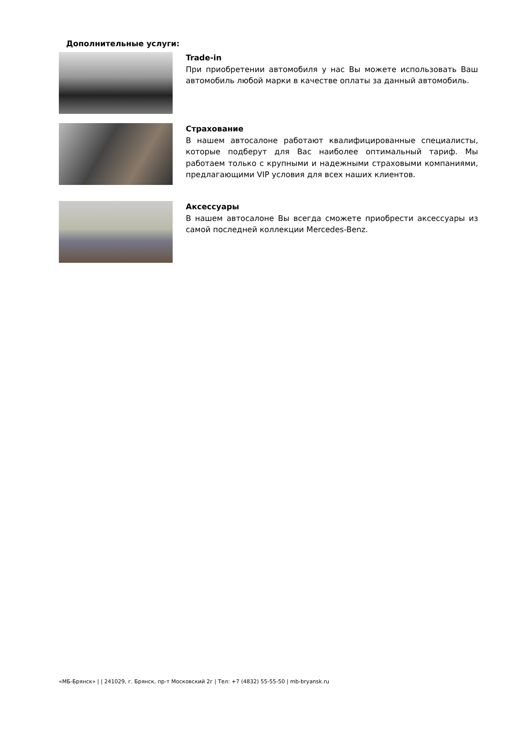Дополнительные услуги:
Trade-in
При приобретении автомобиля у нас Вы можете использовать Ваш автомобиль любой марки в качестве оплаты за данный автомобиль.
Страхование
В нашем автосалоне работают квалифицированные специалисты, которые подберут для Вас наиболее оптимальный тариф. Мы работаем только с крупными и надежными страховыми компаниями, предлагающими VIP условия для всех наших клиентов.
Аксессуары
В нашем автосалоне Вы всегда сможете приобрести аксессуары из самой последней коллекции Mercedes-Benz.
«МБ-Брянск» | | 241029, г. Брянск, пр-т Московский 2г | Тел: +7 (4832) 55-55-50 | mb-bryansk.ru